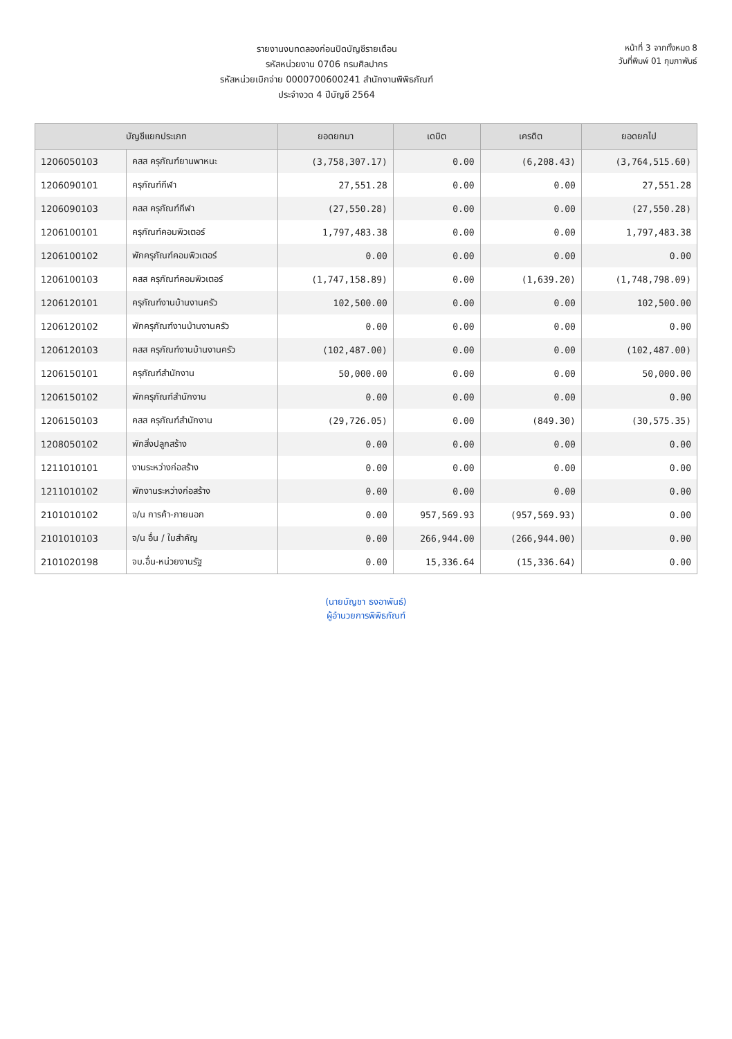รายงานงบทดลองก่อนปิดบัญชีรายเดือน
รหัสหน่วยงาน 0706 กรมศิลปากร
รหัสหน่วยเบิกจ่าย 0000700600241 สำนักงานพิพิธภัณฑ์
ประจำงวด 4 ปีบัญชี 2564
หน้าที่ 3 จากทั้งหมด 8
วันที่พิมพ์ 01 กุมภาพันธ์
| บัญชีแยกประเภท | | ยอดยกมา | เดบิต | เครดิต | ยอดยกไป |
| --- | --- | --- | --- | --- | --- |
| 1206050103 | คสส ครุภัณฑ์ยานพาหนะ | (3,758,307.17) | 0.00 | (6,208.43) | (3,764,515.60) |
| 1206090101 | ครุภัณฑ์กีฬา | 27,551.28 | 0.00 | 0.00 | 27,551.28 |
| 1206090103 | คสส ครุภัณฑ์กีฬา | (27,550.28) | 0.00 | 0.00 | (27,550.28) |
| 1206100101 | ครุภัณฑ์คอมพิวเตอร์ | 1,797,483.38 | 0.00 | 0.00 | 1,797,483.38 |
| 1206100102 | พักครุภัณฑ์คอมพิวเตอร์ | 0.00 | 0.00 | 0.00 | 0.00 |
| 1206100103 | คสส ครุภัณฑ์คอมพิวเตอร์ | (1,747,158.89) | 0.00 | (1,639.20) | (1,748,798.09) |
| 1206120101 | ครุภัณฑ์งานบ้านงานครัว | 102,500.00 | 0.00 | 0.00 | 102,500.00 |
| 1206120102 | พักครุภัณฑ์งานบ้านงานครัว | 0.00 | 0.00 | 0.00 | 0.00 |
| 1206120103 | คสส ครุภัณฑ์งานบ้านงานครัว | (102,487.00) | 0.00 | 0.00 | (102,487.00) |
| 1206150101 | ครุภัณฑ์สำนักงาน | 50,000.00 | 0.00 | 0.00 | 50,000.00 |
| 1206150102 | พักครุภัณฑ์สำนักงาน | 0.00 | 0.00 | 0.00 | 0.00 |
| 1206150103 | คสส ครุภัณฑ์สำนักงาน | (29,726.05) | 0.00 | (849.30) | (30,575.35) |
| 1208050102 | พักสิ่งปลูกสร้าง | 0.00 | 0.00 | 0.00 | 0.00 |
| 1211010101 | งานระหว่างก่อสร้าง | 0.00 | 0.00 | 0.00 | 0.00 |
| 1211010102 | พักงานระหว่างก่อสร้าง | 0.00 | 0.00 | 0.00 | 0.00 |
| 2101010102 | จ/น การค้า-ภายนอก | 0.00 | 957,569.93 | (957,569.93) | 0.00 |
| 2101010103 | จ/น อื่น / ใบสำคัญ | 0.00 | 266,944.00 | (266,944.00) | 0.00 |
| 2101020198 | จบ.อื่น-หน่วยงานรัฐ | 0.00 | 15,336.64 | (15,336.64) | 0.00 |
(นายบัญชา ธงอาพันธ์)
ผู้อำนวยการพิพิธภัณฑ์